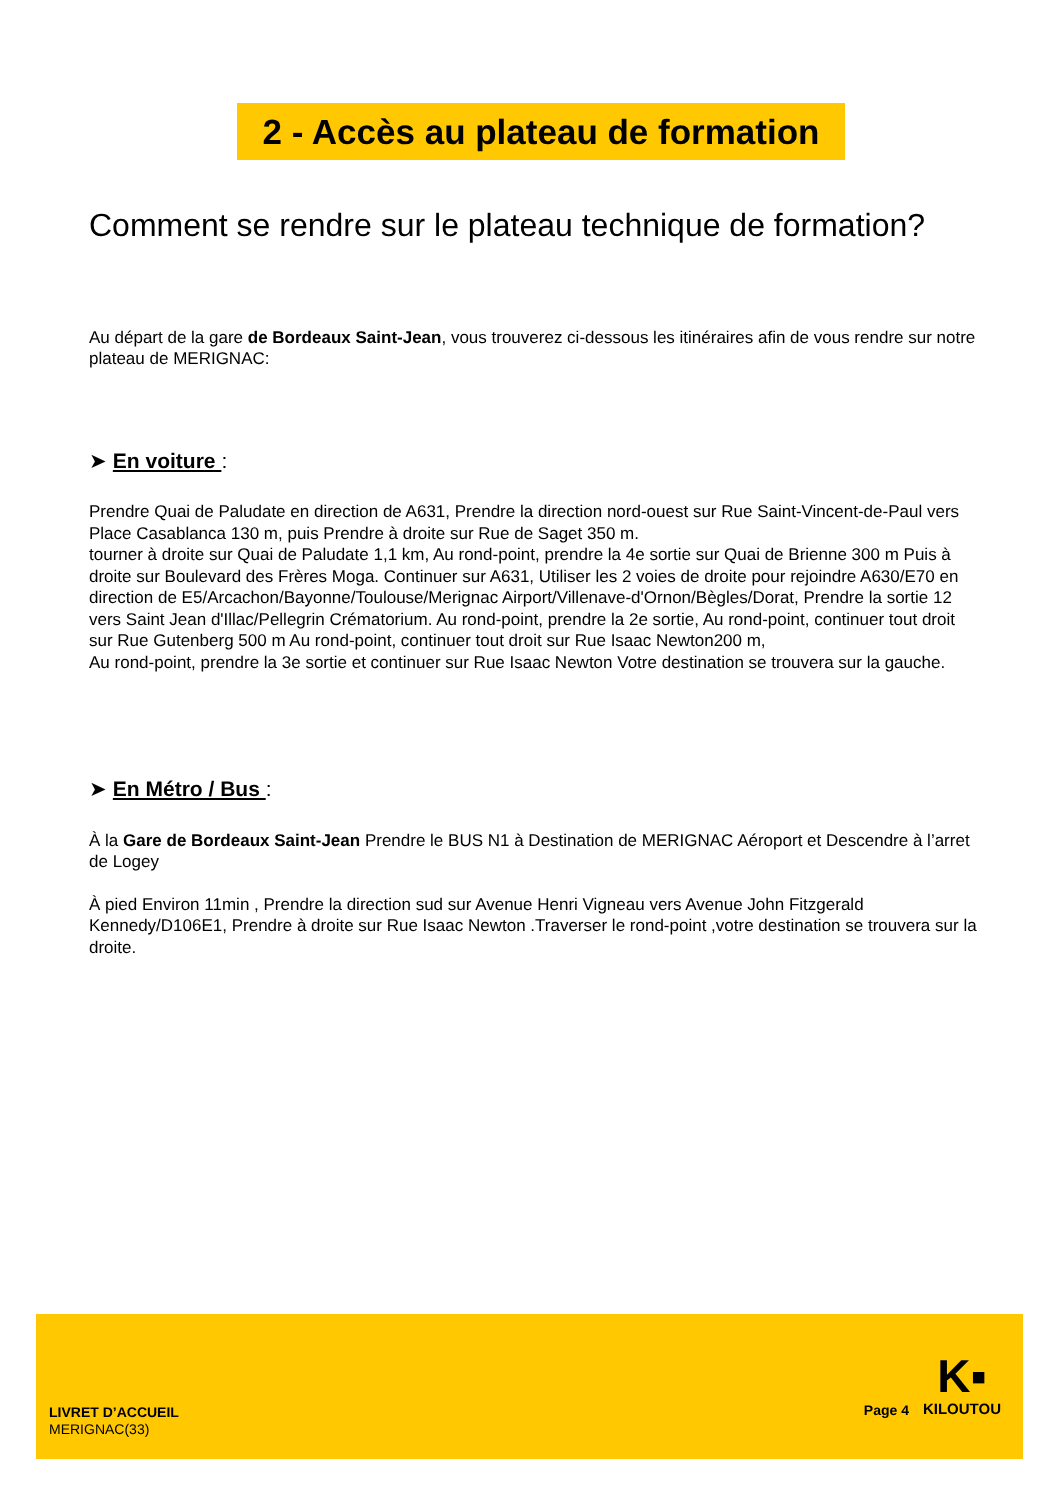2 - Accès au plateau de formation
Comment se rendre sur le plateau technique de formation?
Au départ de la gare de Bordeaux Saint-Jean, vous trouverez ci-dessous les itinéraires afin de vous rendre sur notre plateau de MERIGNAC:
➤ En voiture :
Prendre Quai de Paludate en direction de A631, Prendre la direction nord-ouest sur Rue Saint-Vincent-de-Paul vers Place Casablanca 130 m, puis Prendre à droite sur Rue de Saget 350 m.
tourner à droite sur Quai de Paludate 1,1 km, Au rond-point, prendre la 4e sortie sur Quai de Brienne 300 m Puis à droite sur Boulevard des Frères Moga. Continuer sur A631, Utiliser les 2 voies de droite pour rejoindre A630/E70 en direction de E5/Arcachon/Bayonne/Toulouse/Merignac Airport/Villenave-d'Ornon/Bègles/Dorat, Prendre la sortie 12 vers Saint Jean d'Illac/Pellegrin Crématorium. Au rond-point, prendre la 2e sortie, Au rond-point, continuer tout droit sur Rue Gutenberg 500 m Au rond-point, continuer tout droit sur Rue Isaac Newton200 m,
Au rond-point, prendre la 3e sortie et continuer sur Rue Isaac Newton Votre destination se trouvera sur la gauche.
➤ En Métro / Bus :
À la Gare de Bordeaux Saint-Jean Prendre le BUS N1 à Destination de MERIGNAC Aéroport et Descendre à l’arret de Logey
À pied Environ 11min , Prendre la direction sud sur Avenue Henri Vigneau vers Avenue John Fitzgerald Kennedy/D106E1, Prendre à droite sur Rue Isaac Newton .Traverser le rond-point ,votre destination se trouvera sur la droite.
LIVRET D’ACCUEIL
MERIGNAC(33)
Page 4
K▪
KILOUTOU